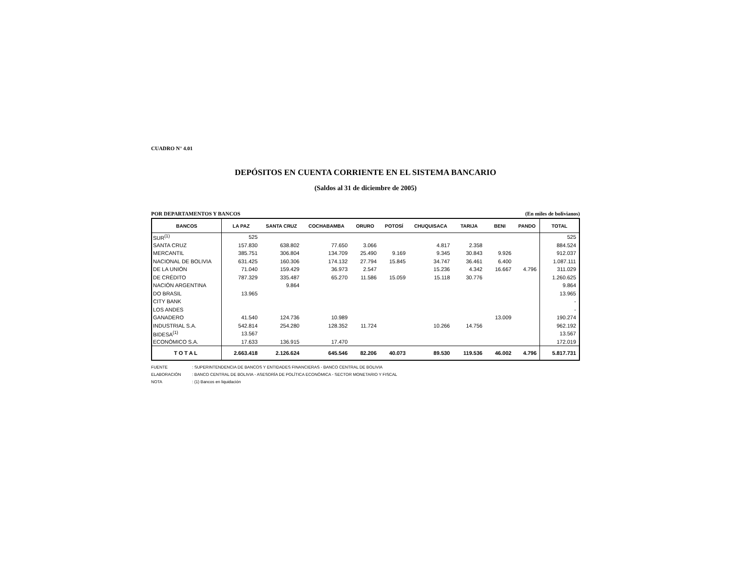CUADRO N° 4.01
DEPÓSITOS EN CUENTA CORRIENTE EN EL SISTEMA BANCARIO
(Saldos al 31 de diciembre de 2005)
POR DEPARTAMENTOS Y BANCOS (En miles de bolivianos)
| BANCOS | LA PAZ | SANTA CRUZ | COCHABAMBA | ORURO | POTOSÍ | CHUQUISACA | TARIJA | BENI | PANDO | TOTAL |
| --- | --- | --- | --- | --- | --- | --- | --- | --- | --- | --- |
| SUR<sup>(1)</sup> | 525 | | | | | | | | | 525 |
| SANTA CRUZ | 157.830 | 638.802 | 77.650 | 3.066 | | 4.817 | 2.358 | | | 884.524 |
| MERCANTIL | 385.751 | 306.804 | 134.709 | 25.490 | 9.169 | 9.345 | 30.843 | 9.926 | | 912.037 |
| NACIONAL DE BOLIVIA | 631.425 | 160.306 | 174.132 | 27.794 | 15.845 | 34.747 | 36.461 | 6.400 | | 1.087.111 |
| DE LA UNIÓN | 71.040 | 159.429 | 36.973 | 2.547 | | 15.236 | 4.342 | 16.667 | 4.796 | 311.029 |
| DE CRÉDITO | 787.329 | 335.487 | 65.270 | 11.586 | 15.059 | 15.118 | 30.776 | | | 1.260.625 |
| NACIÓN ARGENTINA | | 9.864 | | | | | | | | 9.864 |
| DO BRASIL | 13.965 | | | | | | | | | 13.965 |
| CITY BANK | | | | | | | | | | - |
| LOS ANDES | | | | | | | | | | - |
| GANADERO | 41.540 | 124.736 | 10.989 | | | | | 13.009 | | 190.274 |
| INDUSTRIAL S.A. | 542.814 | 254.280 | 128.352 | 11.724 | | 10.266 | 14.756 | | | 962.192 |
| BIDESA<sup>(1)</sup> | 13.567 | | | | | | | | | 13.567 |
| ECONÓMICO S.A. | 17.633 | 136.915 | 17.470 | | | | | | | 172.019 |
| T O T A L | 2.663.418 | 2.126.624 | 645.546 | 82.206 | 40.073 | 89.530 | 119.536 | 46.002 | 4.796 | 5.817.731 |
FUENTE: SUPERINTENDENCIA DE BANCOS Y ENTIDADES FINANCIERAS - BANCO CENTRAL DE BOLIVIA
ELABORACIÓN: BANCO CENTRAL DE BOLIVIA - ASESORÍA DE POLÍTICA ECONÓMICA - SECTOR MONETARIO Y FISCAL
NOTA: (1) Bancos en liquidación